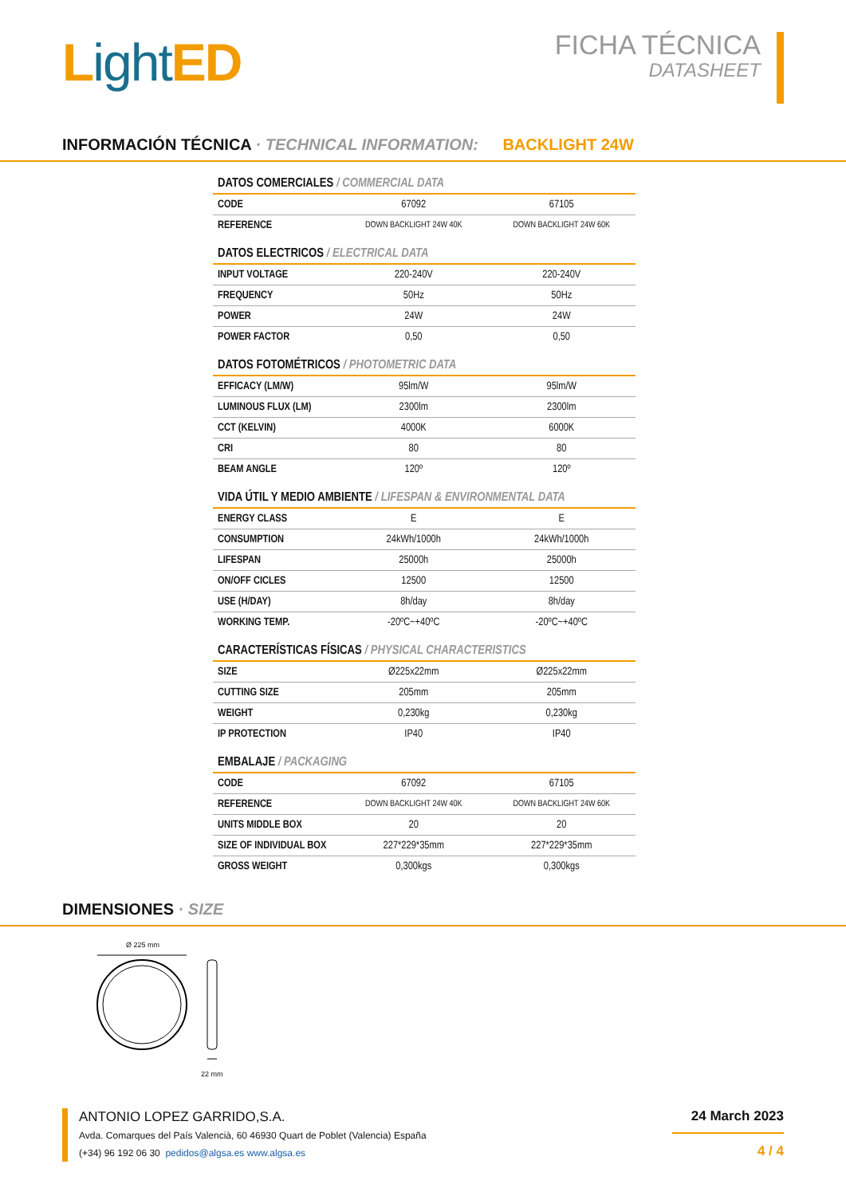Light ED
FICHA TÉCNICA
DATASHEET
INFORMACIÓN TÉCNICA · TECHNICAL INFORMATION: BACKLIGHT 24W
DATOS COMERCIALES / COMMERCIAL DATA
| CODE | 67092 | 67105 |
| REFERENCE | DOWN BACKLIGHT 24W 40K | DOWN BACKLIGHT 24W 60K |
DATOS ELECTRICOS / ELECTRICAL DATA
| INPUT VOLTAGE | 220-240V | 220-240V |
| FREQUENCY | 50Hz | 50Hz |
| POWER | 24W | 24W |
| POWER FACTOR | 0,50 | 0,50 |
DATOS FOTOMÉTRICOS / PHOTOMETRIC DATA
| EFFICACY (LM/W) | 95lm/W | 95lm/W |
| LUMINOUS FLUX (LM) | 2300lm | 2300lm |
| CCT (KELVIN) | 4000K | 6000K |
| CRI | 80 | 80 |
| BEAM ANGLE | 120º | 120º |
VIDA ÚTIL Y MEDIO AMBIENTE / LIFESPAN & ENVIRONMENTAL DATA
| ENERGY CLASS | E | E |
| CONSUMPTION | 24kWh/1000h | 24kWh/1000h |
| LIFESPAN | 25000h | 25000h |
| ON/OFF CICLES | 12500 | 12500 |
| USE (H/DAY) | 8h/day | 8h/day |
| WORKING TEMP. | -20ºC~+40ºC | -20ºC~+40ºC |
CARACTERÍSTICAS FÍSICAS / PHYSICAL CHARACTERISTICS
| SIZE | Ø225x22mm | Ø225x22mm |
| CUTTING SIZE | 205mm | 205mm |
| WEIGHT | 0,230kg | 0,230kg |
| IP PROTECTION | IP40 | IP40 |
EMBALAJE / PACKAGING
| CODE | 67092 | 67105 |
| REFERENCE | DOWN BACKLIGHT 24W 40K | DOWN BACKLIGHT 24W 60K |
| UNITS MIDDLE BOX | 20 | 20 |
| SIZE OF INDIVIDUAL BOX | 227*229*35mm | 227*229*35mm |
| GROSS WEIGHT | 0,300kgs | 0,300kgs |
DIMENSIONES · SIZE
Ø 225 mm
22 mm
ANTONIO LOPEZ GARRIDO,S.A.
Avda. Comarques del País Valencià, 60 46930 Quart de Poblet (Valencia) España
(+34) 96 192 06 30 pedidos@algsa.es www.algsa.es
24 March 2023
4 / 4